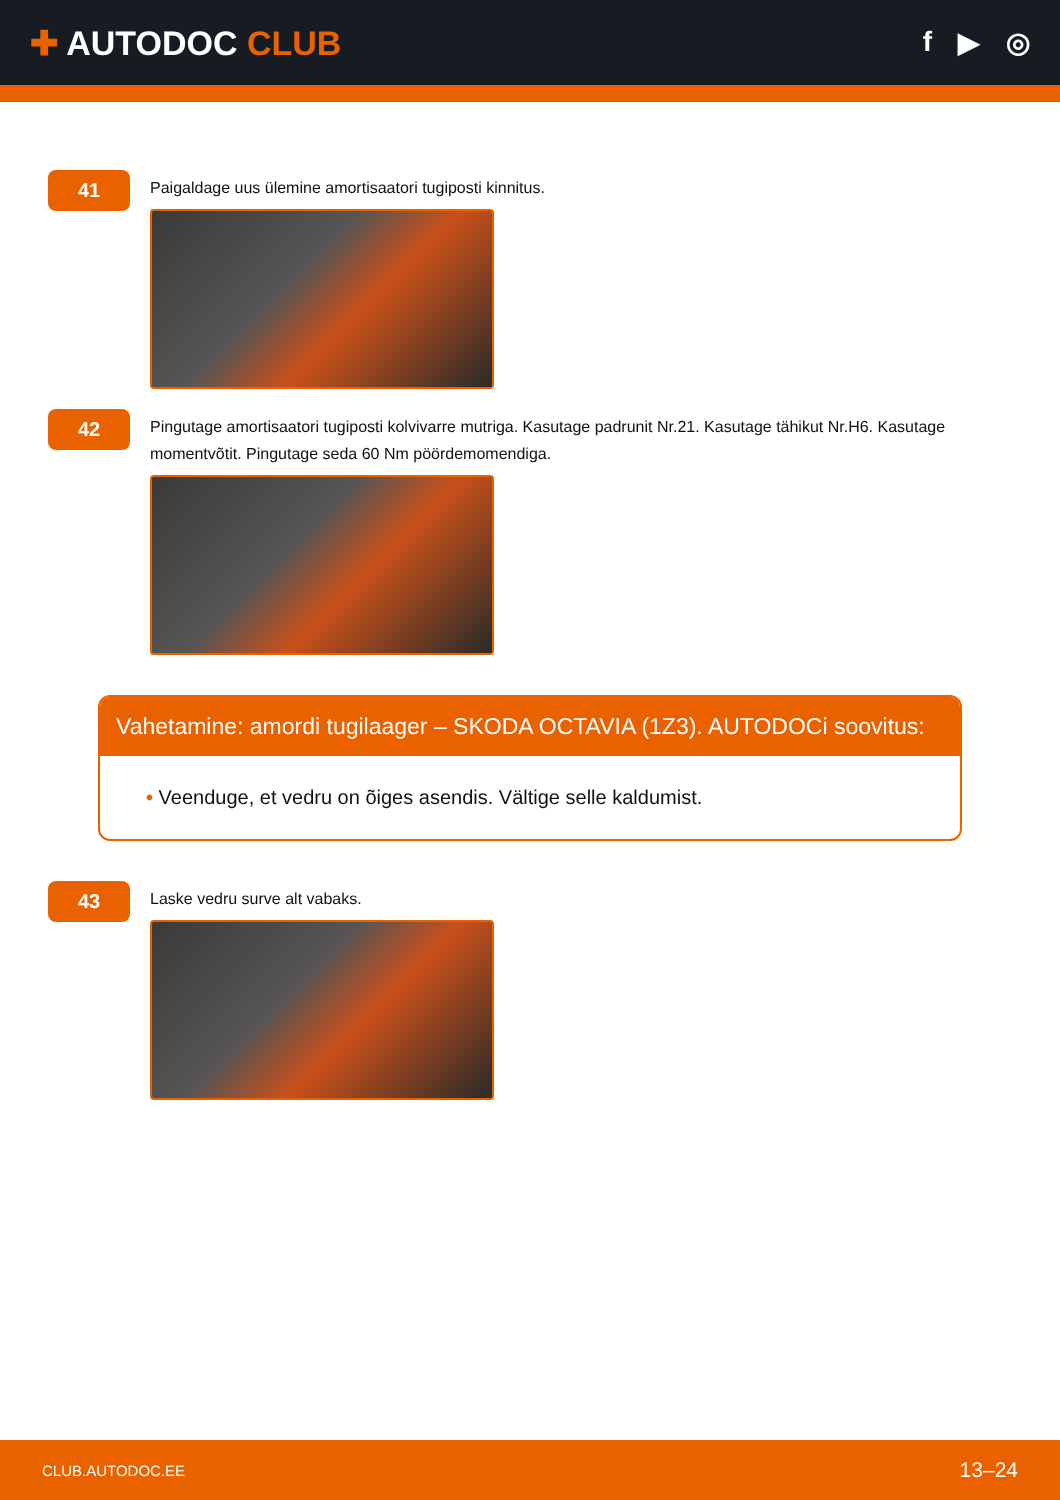✚ AUTODOC CLUB
f ▶ ◎
41
Paigaldage uus ülemine amortisaatori tugiposti kinnitus.
42
Pingutage amortisaatori tugiposti kolvivarre mutriga. Kasutage padrunit Nr.21. Kasutage tähikut Nr.H6. Kasutage momentvõtit. Pingutage seda 60 Nm pöördemomendiga.
Vahetamine: amordi tugilaager – SKODA OCTAVIA (1Z3). AUTODOCi soovitus:
• Veenduge, et vedru on õiges asendis. Vältige selle kaldumist.
43
Laske vedru surve alt vabaks.
CLUB.AUTODOC.EE 13–24